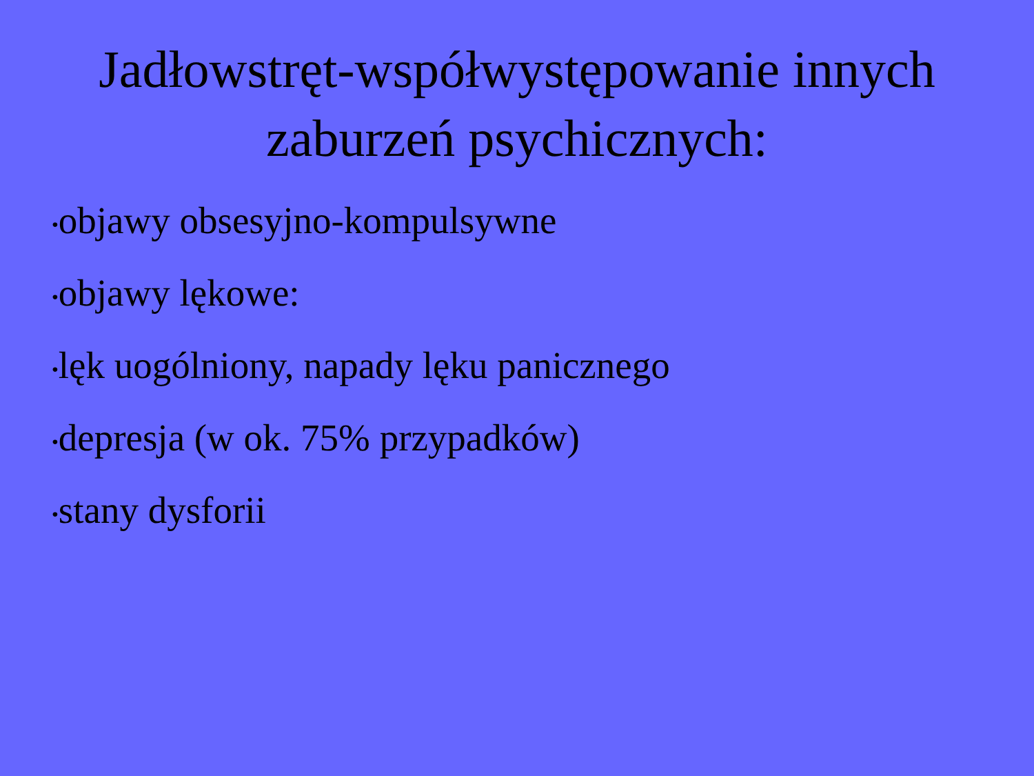Jadłowstręt-współwystępowanie innych zaburzeń psychicznych:
•objawy obsesyjno-kompulsywne
•objawy lękowe:
•lęk uogólniony, napady lęku panicznego
•depresja (w ok. 75% przypadków)
•stany dysforii